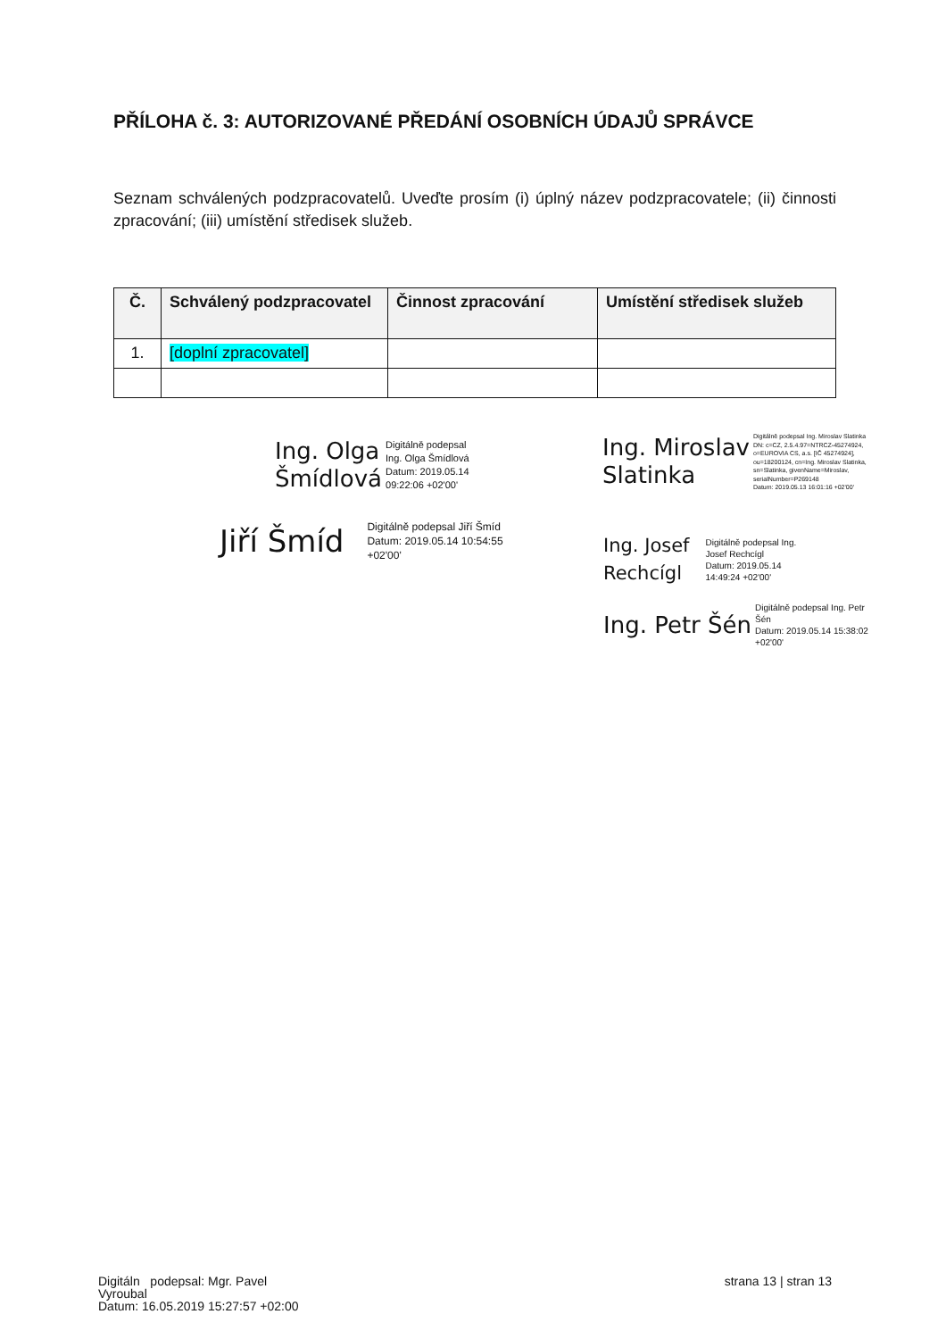PŘÍLOHA č. 3: AUTORIZOVANÉ PŘEDÁNÍ OSOBNÍCH ÚDAJŮ SPRÁVCE
Seznam schválených podzpracovatelů. Uveďte prosím (i) úplný název podzpracovatele; (ii) činnosti zpracování; (iii) umístění středisek služeb.
| Č. | Schválený podzpracovatel | Činnost zpracování | Umístění středisek služeb |
| --- | --- | --- | --- |
| 1. | [doplní zpracovatel] | | |
Ing. Olga
Šmídlová
Digitálně podepsal
Ing. Olga Šmídlová
Datum: 2019.05.14
09:22:06 +02'00'
Ing. Miroslav
Slatinka
Digitálně podepsal Ing. Miroslav Slatinka
DN: c=CZ, 2.5.4.97=NTRCZ-45274924,
o=EUROVIA CS, a.s. [IČ 45274924],
ou=18200124, cn=Ing. Miroslav Slatinka,
sn=Slatinka, givenName=Miroslav,
serialNumber=P269148
Datum: 2019.05.13 16:01:16 +02'00'
Jiří Šmíd
Digitálně podepsal Jiří Šmíd
Datum: 2019.05.14 10:54:55
+02'00'
Ing. Josef
Rechcígl
Digitálně podepsal Ing.
Josef Rechcígl
Datum: 2019.05.14
14:49:24 +02'00'
Ing. Petr Šén
Digitálně podepsal Ing. Petr
Šén
Datum: 2019.05.14 15:38:02
+02'00'
Digitáln podepsal: Mgr. Pavel
Vyroubal
Datum: 16.05.2019 15:27:57 +02:00
strana 13 | stran 13